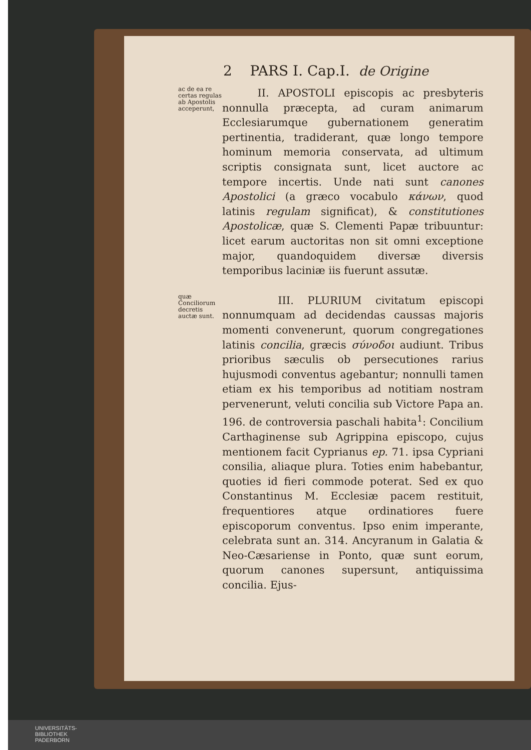2 PARS I. Cap.I. de Origine
ac de ea re certas regulas ab Apostolis acceperunt,
II. APOSTOLI episcopis ac presbyteris nonnulla præcepta, ad curam animarum Ecclesiarumque gubernationem generatim pertinentia, tradiderant, quæ longo tempore hominum memoria conservata, ad ultimum scriptis consignata sunt, licet auctore ac tempore incertis. Unde nati sunt canones Apostolici (a græco vocabulo κάνων, quod latinis regulam significat), & constitutiones Apostolicæ, quæ S. Clementi Papæ tribuuntur: licet earum auctoritas non sit omni exceptione major, quandoquidem diversæ diversis temporibus laciniæ iis fuerunt assutæ.
quæ Conciliorum decretis auctæ sunt.
III. PLURIUM civitatum episcopi nonnumquam ad decidendas caussas majoris momenti convenerunt, quorum congregationes latinis concilia, græcis σύνοδοι audiunt. Tribus prioribus sæculis ob persecutiones rarius hujusmodi conventus agebantur; nonnulli tamen etiam ex his temporibus ad notitiam nostram pervenerunt, veluti concilia sub Victore Papa an. 196. de controversia paschali habita<sup>1</sup>: Concilium Carthaginense sub Agrippina episcopo, cujus mentionem facit Cyprianus ep. 71. ipsa Cypriani consilia, aliaque plura. Toties enim habebantur, quoties id fieri commode poterat. Sed ex quo Constantinus M. Ecclesiæ pacem restituit, frequentiores atque ordinatiores fuere episcoporum conventus. Ipso enim imperante, celebrata sunt an. 314. Ancyranum in Galatia & Neo-Cæsariense in Ponto, quæ sunt eorum, quorum canones supersunt, antiquissima concilia. Ejus-
UNIVERSITÄTS-
BIBLIOTHEK
PADERBORN